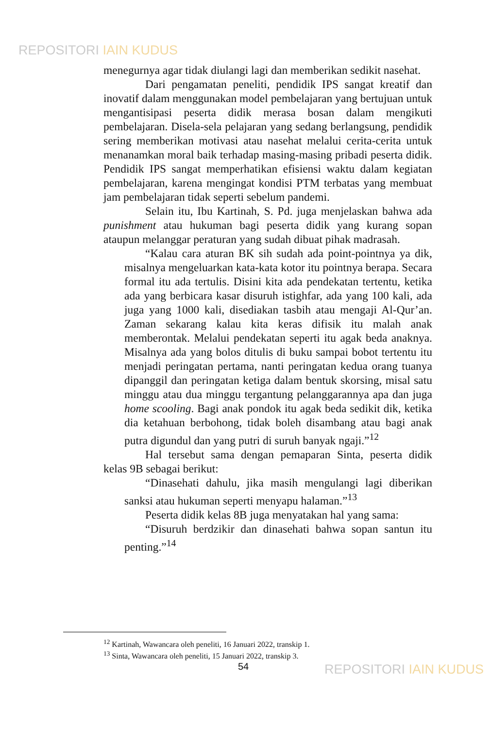REPOSITORI IAIN KUDUS
menegurnya agar tidak diulangi lagi dan memberikan sedikit nasehat.
Dari pengamatan peneliti, pendidik IPS sangat kreatif dan inovatif dalam menggunakan model pembelajaran yang bertujuan untuk mengantisipasi peserta didik merasa bosan dalam mengikuti pembelajaran. Disela-sela pelajaran yang sedang berlangsung, pendidik sering memberikan motivasi atau nasehat melalui cerita-cerita untuk menanamkan moral baik terhadap masing-masing pribadi peserta didik. Pendidik IPS sangat memperhatikan efisiensi waktu dalam kegiatan pembelajaran, karena mengingat kondisi PTM terbatas yang membuat jam pembelajaran tidak seperti sebelum pandemi.
Selain itu, Ibu Kartinah, S. Pd. juga menjelaskan bahwa ada punishment atau hukuman bagi peserta didik yang kurang sopan ataupun melanggar peraturan yang sudah dibuat pihak madrasah.
“Kalau cara aturan BK sih sudah ada point-pointnya ya dik, misalnya mengeluarkan kata-kata kotor itu pointnya berapa. Secara formal itu ada tertulis. Disini kita ada pendekatan tertentu, ketika ada yang berbicara kasar disuruh istighfar, ada yang 100 kali, ada juga yang 1000 kali, disediakan tasbih atau mengaji Al-Qur’an. Zaman sekarang kalau kita keras difisik itu malah anak memberontak. Melalui pendekatan seperti itu agak beda anaknya. Misalnya ada yang bolos ditulis di buku sampai bobot tertentu itu menjadi peringatan pertama, nanti peringatan kedua orang tuanya dipanggil dan peringatan ketiga dalam bentuk skorsing, misal satu minggu atau dua minggu tergantung pelanggarannya apa dan juga home scooling. Bagi anak pondok itu agak beda sedikit dik, ketika dia ketahuan berbohong, tidak boleh disambang atau bagi anak putra digundul dan yang putri di suruh banyak ngaji.”<sup>12</sup>
Hal tersebut sama dengan pemaparan Sinta, peserta didik kelas 9B sebagai berikut:
“Dinasehati dahulu, jika masih mengulangi lagi diberikan sanksi atau hukuman seperti menyapu halaman.”<sup>13</sup>
Peserta didik kelas 8B juga menyatakan hal yang sama:
“Disuruh berdzikir dan dinasehati bahwa sopan santun itu penting.”<sup>14</sup>
<sup>12</sup> Kartinah, Wawancara oleh peneliti, 16 Januari 2022, transkip 1.
<sup>13</sup> Sinta, Wawancara oleh peneliti, 15 Januari 2022, transkip 3.
54 REPOSITORI IAIN KUDUS